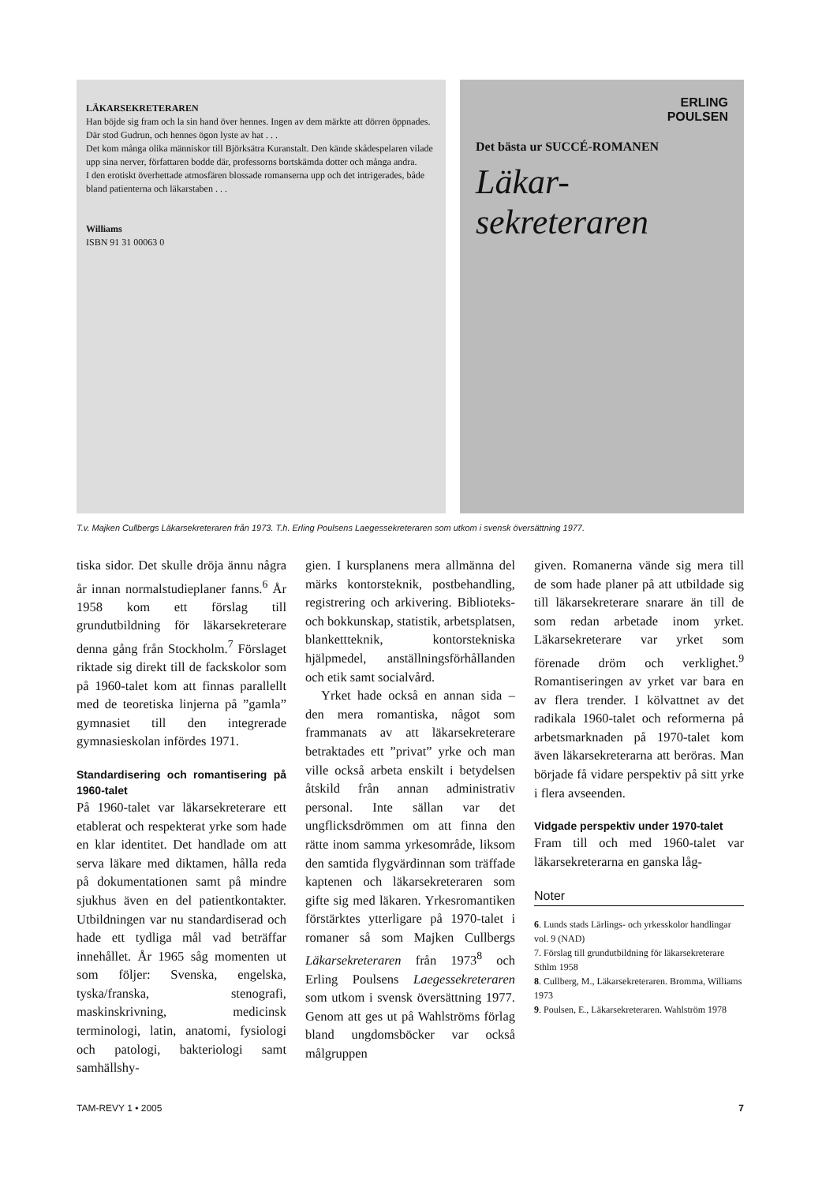LÄKARSEKRETERAREN
Han böjde sig fram och la sin hand över hennes. Ingen av dem märkte att dörren öppnades. Där stod Gudrun, och hennes ögon lyste av hat . . .
Det kom många olika människor till Björksätra Kuranstalt. Den kände skådespelaren vilade upp sina nerver, författaren bodde där, professorns bortskämda dotter och många andra.
I den erotiskt överhettade atmosfären blossade romanserna upp och det intrigerades, både bland patienterna och läkarstaben . . .
Williams
ISBN 91 31 00063 0
ERLING
POULSEN
Det bästa ur SUCCÉ-ROMANEN
Läkar-
sekreteraren
T.v. Majken Cullbergs Läkarsekreteraren från 1973. T.h. Erling Poulsens Laegessekreteraren som utkom i svensk översättning 1977.
tiska sidor. Det skulle dröja ännu några år innan normalstudieplaner fanns.<sup>6</sup> År 1958 kom ett förslag till grundutbildning för läkarsekreterare denna gång från Stockholm.<sup>7</sup> Förslaget riktade sig direkt till de fackskolor som på 1960-talet kom att finnas parallellt med de teoretiska linjerna på ”gamla” gymnasiet till den integrerade gymnasieskolan infördes 1971.
Standardisering och romantisering på 1960-talet
På 1960-talet var läkarsekreterare ett etablerat och respekterat yrke som hade en klar identitet. Det handlade om att serva läkare med diktamen, hålla reda på dokumentationen samt på mindre sjukhus även en del patientkontakter. Utbildningen var nu standardiserad och hade ett tydliga mål vad beträffar innehållet. År 1965 såg momenten ut som följer: Svenska, engelska, tyska/franska, stenografi, maskinskrivning, medicinsk terminologi, latin, anatomi, fysiologi och patologi, bakteriologi samt samhällshy-
gien. I kursplanens mera allmänna del märks kontorsteknik, postbehandling, registrering och arkivering. Biblioteks- och bokkunskap, statistik, arbetsplatsen, blankettteknik, kontorstekniska hjälpmedel, anställningsförhållanden och etik samt socialvård.
Yrket hade också en annan sida – den mera romantiska, något som frammanats av att läkarsekreterare betraktades ett ”privat” yrke och man ville också arbeta enskilt i betydelsen åtskild från annan administrativ personal. Inte sällan var det ungflicksdrömmen om att finna den rätte inom samma yrkesområde, liksom den samtida flygvärdinnan som träffade kaptenen och läkarsekreteraren som gifte sig med läkaren. Yrkesromantiken förstärktes ytterligare på 1970-talet i romaner så som Majken Cullbergs Läkarsekreteraren från 1973<sup>8</sup> och Erling Poulsens Laegessekreteraren som utkom i svensk översättning 1977. Genom att ges ut på Wahlströms förlag bland ungdomsböcker var också målgruppen
given. Romanerna vände sig mera till de som hade planer på att utbildade sig till läkarsekreterare snarare än till de som redan arbetade inom yrket. Läkarsekreterare var yrket som förenade dröm och verklighet.<sup>9</sup> Romantiseringen av yrket var bara en av flera trender. I kölvattnet av det radikala 1960-talet och reformerna på arbetsmarknaden på 1970-talet kom även läkarsekreterarna att beröras. Man började få vidare perspektiv på sitt yrke i flera avseenden.
Vidgade perspektiv under 1970-talet
Fram till och med 1960-talet var läkarsekreterarna en ganska låg-
Noter
6. Lunds stads Lärlings- och yrkesskolor handlingar vol. 9 (NAD)
7. Förslag till grundutbildning för läkarsekreterare Sthlm 1958
8. Cullberg, M., Läkarsekreteraren. Bromma, Williams 1973
9. Poulsen, E., Läkarsekreteraren. Wahlström 1978
TAM-REVY 1 • 2005 7